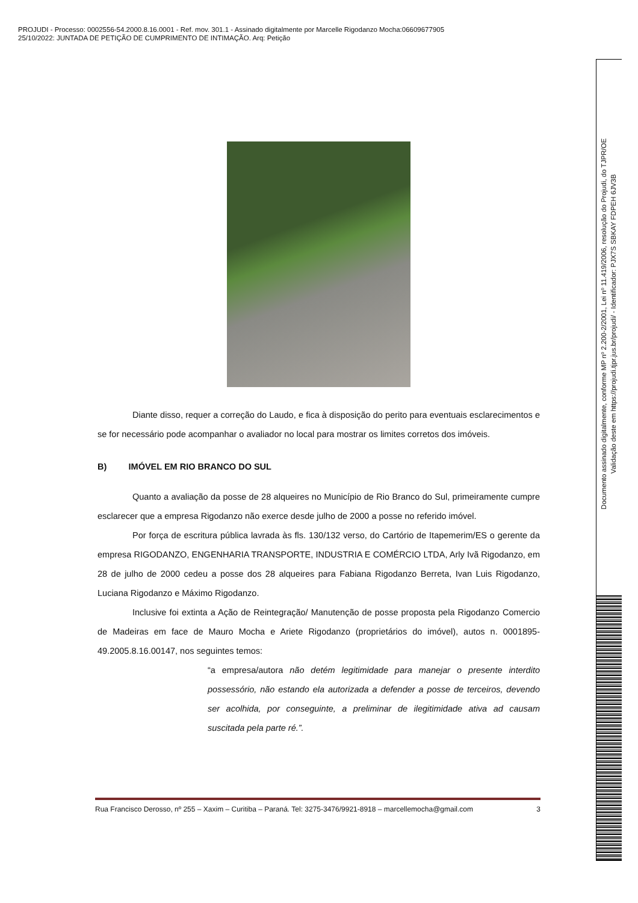PROJUDI - Processo: 0002556-54.2000.8.16.0001 - Ref. mov. 301.1 - Assinado digitalmente por Marcelle Rigodanzo Mocha:06609677905
25/10/2022: JUNTADA DE PETIÇÃO DE CUMPRIMENTO DE INTIMAÇÃO. Arq: Petição
Diante disso, requer a correção do Laudo, e fica à disposição do perito para eventuais esclarecimentos e se for necessário pode acompanhar o avaliador no local para mostrar os limites corretos dos imóveis.
B) IMÓVEL EM RIO BRANCO DO SUL
Quanto a avaliação da posse de 28 alqueires no Município de Rio Branco do Sul, primeiramente cumpre esclarecer que a empresa Rigodanzo não exerce desde julho de 2000 a posse no referido imóvel.
Por força de escritura pública lavrada às fls. 130/132 verso, do Cartório de Itapemerim/ES o gerente da empresa RIGODANZO, ENGENHARIA TRANSPORTE, INDUSTRIA E COMÉRCIO LTDA, Arly Ivã Rigodanzo, em 28 de julho de 2000 cedeu a posse dos 28 alqueires para Fabiana Rigodanzo Berreta, Ivan Luis Rigodanzo, Luciana Rigodanzo e Máximo Rigodanzo.
Inclusive foi extinta a Ação de Reintegração/ Manutenção de posse proposta pela Rigodanzo Comercio de Madeiras em face de Mauro Mocha e Ariete Rigodanzo (proprietários do imóvel), autos n. 0001895-49.2005.8.16.00147, nos seguintes temos:
“a empresa/autora não detém legitimidade para manejar o presente interdito possessório, não estando ela autorizada a defender a posse de terceiros, devendo ser acolhida, por conseguinte, a preliminar de ilegitimidade ativa ad causam suscitada pela parte ré.”.
Rua Francisco Derosso, nº 255 – Xaxim – Curitiba – Paraná. Tel: 3275-3476/9921-8918 – marcellemocha@gmail.com 3
Documento assinado digitalmente, conforme MP nº 2.200-2/2001, Lei nº 11.419/2006, resolução do Projudi, do TJPR/OE
Validação deste em https://projudi.tjpr.jus.br/projudi/ - Identificador: PJX7S SBKAY FDPEH 6JV3B